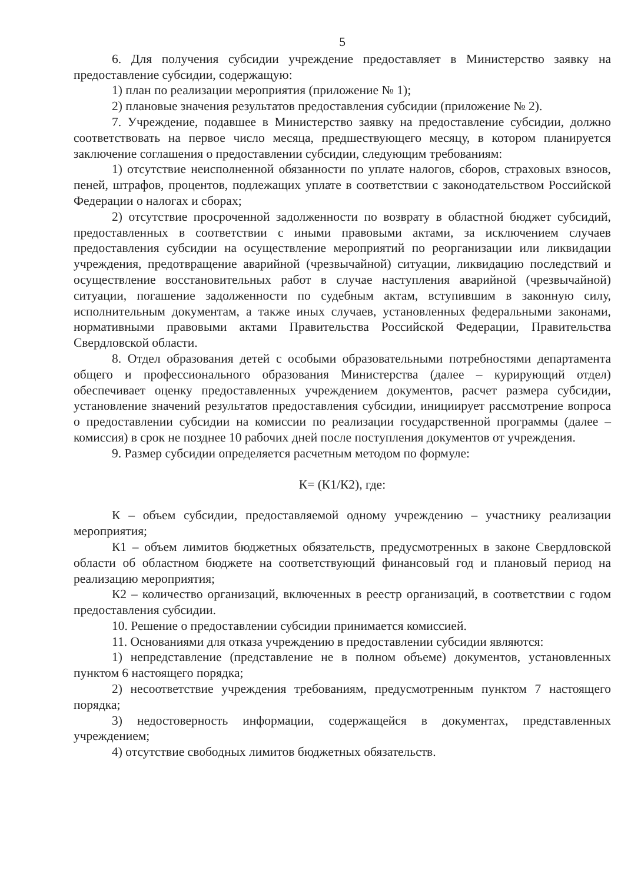5
6. Для получения субсидии учреждение предоставляет в Министерство заявку на предоставление субсидии, содержащую:
1) план по реализации мероприятия (приложение № 1);
2) плановые значения результатов предоставления субсидии (приложение № 2).
7. Учреждение, подавшее в Министерство заявку на предоставление субсидии, должно соответствовать на первое число месяца, предшествующего месяцу, в котором планируется заключение соглашения о предоставлении субсидии, следующим требованиям:
1) отсутствие неисполненной обязанности по уплате налогов, сборов, страховых взносов, пеней, штрафов, процентов, подлежащих уплате в соответствии с законодательством Российской Федерации о налогах и сборах;
2) отсутствие просроченной задолженности по возврату в областной бюджет субсидий, предоставленных в соответствии с иными правовыми актами, за исключением случаев предоставления субсидии на осуществление мероприятий по реорганизации или ликвидации учреждения, предотвращение аварийной (чрезвычайной) ситуации, ликвидацию последствий и осуществление восстановительных работ в случае наступления аварийной (чрезвычайной) ситуации, погашение задолженности по судебным актам, вступившим в законную силу, исполнительным документам, а также иных случаев, установленных федеральными законами, нормативными правовыми актами Правительства Российской Федерации, Правительства Свердловской области.
8. Отдел образования детей с особыми образовательными потребностями департамента общего и профессионального образования Министерства (далее – курирующий отдел) обеспечивает оценку предоставленных учреждением документов, расчет размера субсидии, установление значений результатов предоставления субсидии, инициирует рассмотрение вопроса о предоставлении субсидии на комиссии по реализации государственной программы (далее – комиссия) в срок не позднее 10 рабочих дней после поступления документов от учреждения.
9. Размер субсидии определяется расчетным методом по формуле:
К= (К1/К2), где:
К – объем субсидии, предоставляемой одному учреждению – участнику реализации мероприятия;
К1 – объем лимитов бюджетных обязательств, предусмотренных в законе Свердловской области об областном бюджете на соответствующий финансовый год и плановый период на реализацию мероприятия;
К2 – количество организаций, включенных в реестр организаций, в соответствии с годом предоставления субсидии.
10. Решение о предоставлении субсидии принимается комиссией.
11. Основаниями для отказа учреждению в предоставлении субсидии являются:
1) непредставление (представление не в полном объеме) документов, установленных пунктом 6 настоящего порядка;
2) несоответствие учреждения требованиям, предусмотренным пунктом 7 настоящего порядка;
3) недостоверность информации, содержащейся в документах, представленных учреждением;
4) отсутствие свободных лимитов бюджетных обязательств.